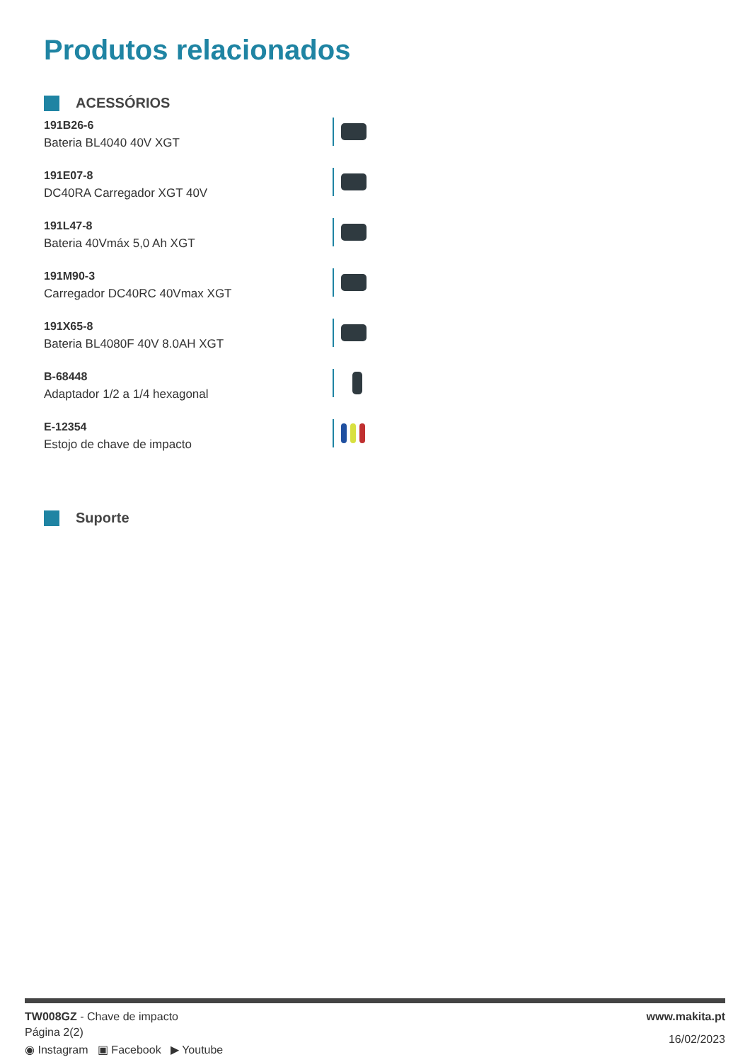Produtos relacionados
ACESSÓRIOS
191B26-6
Bateria BL4040 40V XGT
191E07-8
DC40RA Carregador XGT 40V
191L47-8
Bateria 40Vmáx 5,0 Ah XGT
191M90-3
Carregador DC40RC 40Vmax XGT
191X65-8
Bateria BL4080F 40V 8.0AH XGT
B-68448
Adaptador 1/2 a 1/4 hexagonal
E-12354
Estojo de chave de impacto
Suporte
TW008GZ - Chave de impacto
Página 2(2)
◉ Instagram ▣ Facebook ▶ Youtube
www.makita.pt
16/02/2023